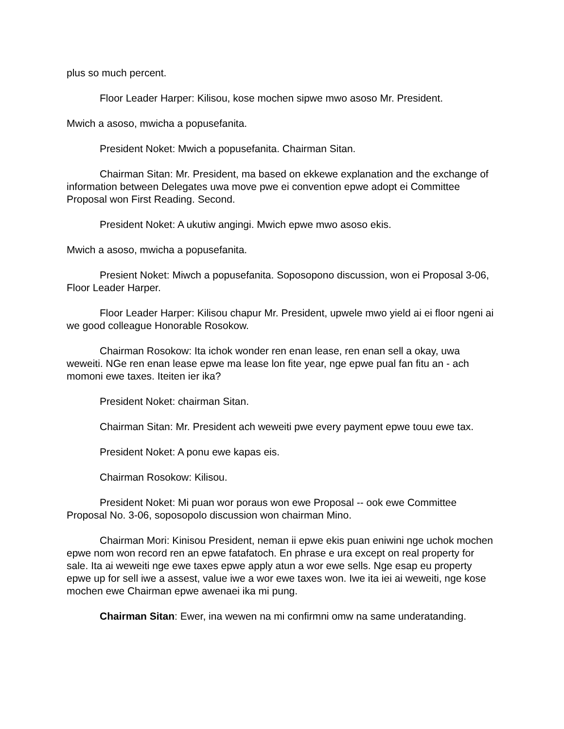plus so much percent.
Floor Leader Harper: Kilisou, kose mochen sipwe mwo asoso Mr. President.
Mwich a asoso, mwicha a popusefanita.
President Noket: Mwich a popusefanita. Chairman Sitan.
Chairman Sitan: Mr. President, ma based on ekkewe explanation and the exchange of information between Delegates uwa move pwe ei convention epwe adopt ei Committee Proposal won First Reading. Second.
President Noket: A ukutiw angingi. Mwich epwe mwo asoso ekis.
Mwich a asoso, mwicha a popusefanita.
Presient Noket: Miwch a popusefanita. Soposopono discussion, won ei Proposal 3-06, Floor Leader Harper.
Floor Leader Harper: Kilisou chapur Mr. President, upwele mwo yield ai ei floor ngeni ai we good colleague Honorable Rosokow.
Chairman Rosokow: Ita ichok wonder ren enan lease, ren enan sell a okay, uwa weweiti. NGe ren enan lease epwe ma lease lon fite year, nge epwe pual fan fitu an - ach momoni ewe taxes. Iteiten ier ika?
President Noket: chairman Sitan.
Chairman Sitan: Mr. President ach weweiti pwe every payment epwe touu ewe tax.
President Noket: A ponu ewe kapas eis.
Chairman Rosokow: Kilisou.
President Noket: Mi puan wor poraus won ewe Proposal -- ook ewe Committee Proposal No. 3-06, soposopolo discussion won chairman Mino.
Chairman Mori: Kinisou President, neman ii epwe ekis puan eniwini nge uchok mochen epwe nom won record ren an epwe fatafatoch. En phrase e ura except on real property for sale. Ita ai weweiti nge ewe taxes epwe apply atun a wor ewe sells. Nge esap eu property epwe up for sell iwe a assest, value iwe a wor ewe taxes won. Iwe ita iei ai weweiti, nge kose mochen ewe Chairman epwe awenaei ika mi pung.
Chairman Sitan: Ewer, ina wewen na mi confirmni omw na same underatanding.